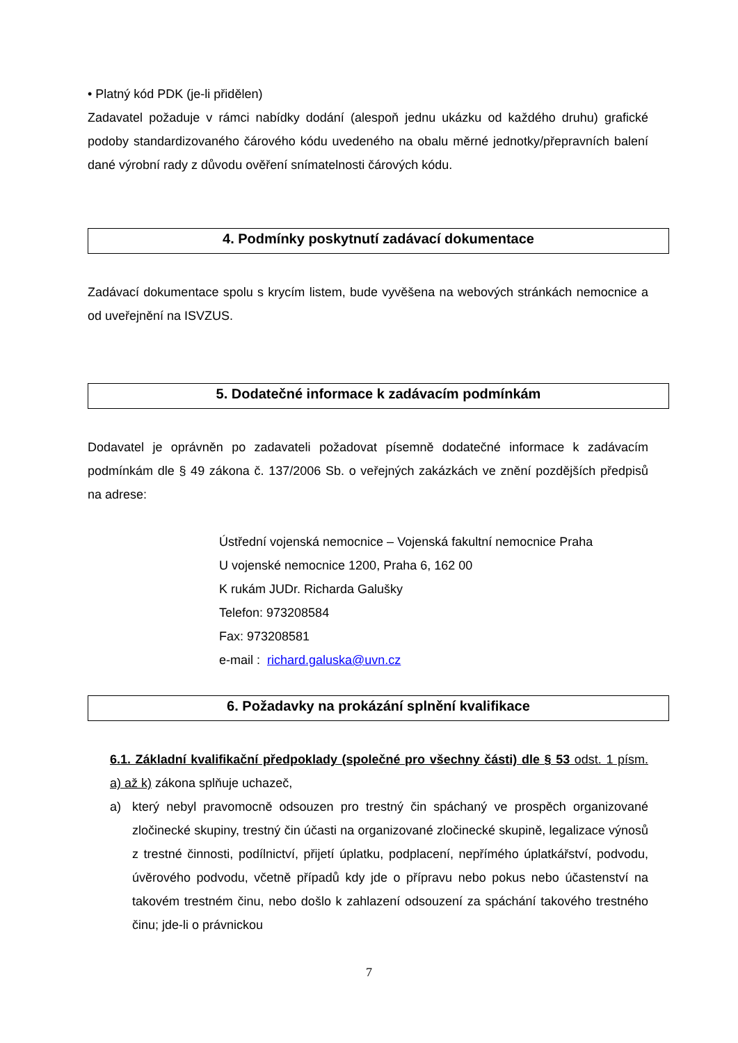• Platný kód PDK (je-li přidělen)
Zadavatel požaduje v rámci nabídky dodání (alespoň jednu ukázku od každého druhu) grafické podoby standardizovaného čárového kódu uvedeného na obalu měrné jednotky/přepravních balení dané výrobní rady z důvodu ověření snímatelnosti čárových kódu.
4. Podmínky poskytnutí zadávací dokumentace
Zadávací dokumentace spolu s krycím listem, bude vyvěšena na webových stránkách nemocnice a od uveřejnění na ISVZUS.
5. Dodatečné informace k zadávacím podmínkám
Dodavatel je oprávněn po zadavateli požadovat písemně dodatečné informace k zadávacím podmínkám dle § 49 zákona č. 137/2006 Sb. o veřejných zakázkách ve znění pozdějších předpisů na adrese:
Ústřední vojenská nemocnice – Vojenská fakultní nemocnice Praha
U vojenské nemocnice 1200, Praha 6, 162 00
K rukám JUDr. Richarda Galušky
Telefon: 973208584
Fax: 973208581
e-mail : richard.galuska@uvn.cz
6. Požadavky na prokázání splnění kvalifikace
6.1. Základní kvalifikační předpoklady (společné pro všechny části) dle § 53 odst. 1 písm. a) až k) zákona splňuje uchazeč,
a) který nebyl pravomocně odsouzen pro trestný čin spáchaný ve prospěch organizované zločinecké skupiny, trestný čin účasti na organizované zločinecké skupině, legalizace výnosů z trestné činnosti, podílnictví, přijetí úplatku, podplacení, nepřímého úplatkářství, podvodu, úvěrového podvodu, včetně případů kdy jde o přípravu nebo pokus nebo účastenství na takovém trestném činu, nebo došlo k zahlazení odsouzení za spáchání takového trestného činu; jde-li o právnickou
7